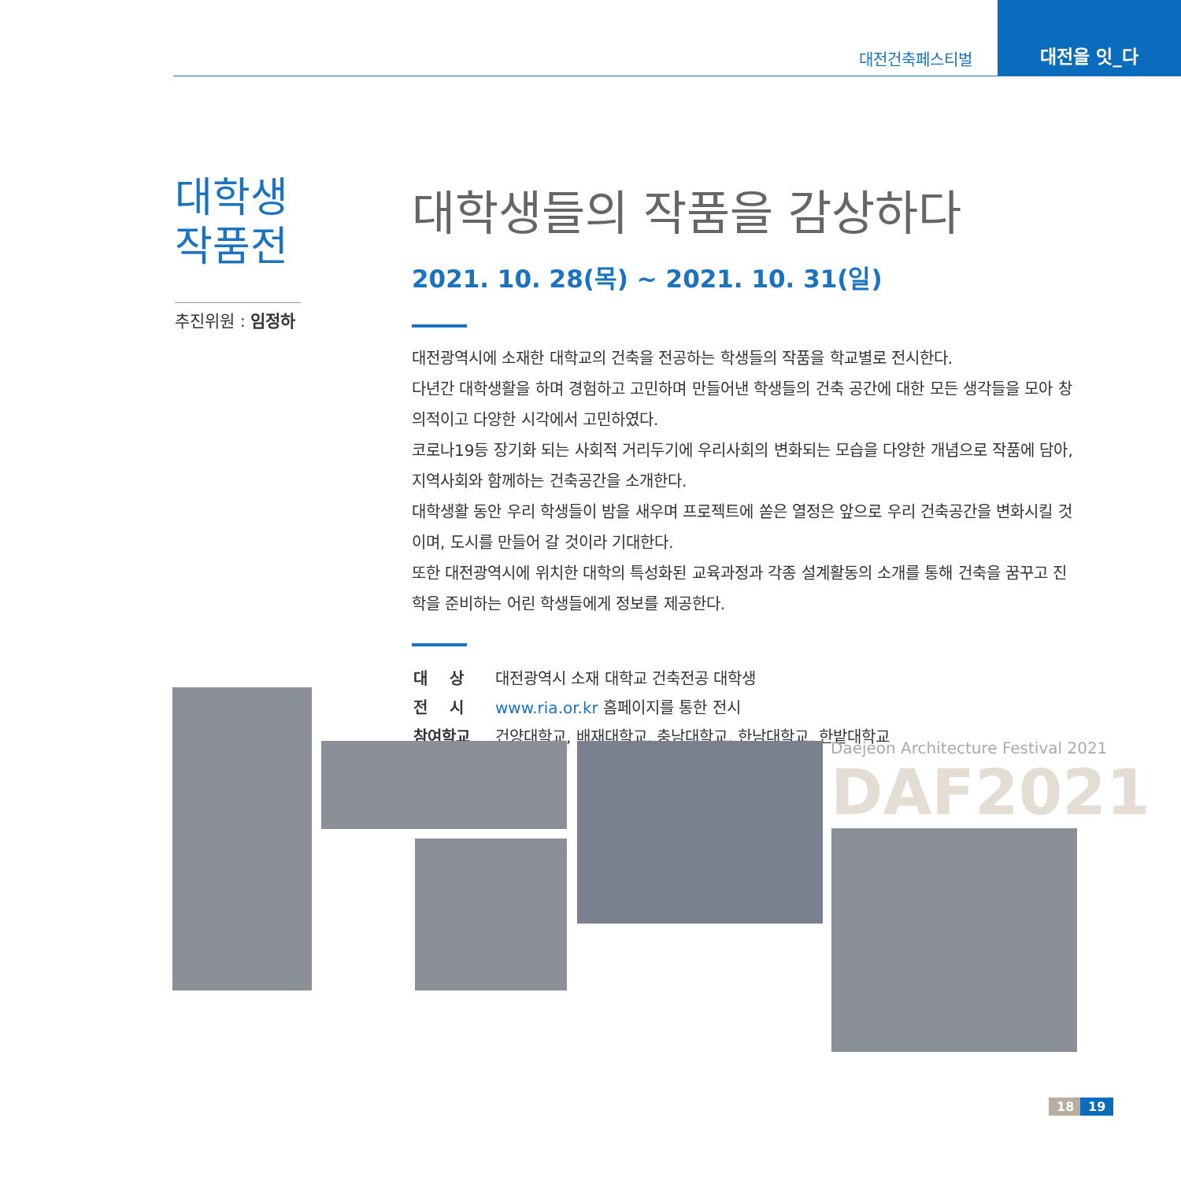대전건축페스티벌
대전을 잇_다
대학생
작품전
추진위원 : 임정하
대학생들의 작품을 감상하다
2021. 10. 28(목) ~ 2021. 10. 31(일)
대전광역시에 소재한 대학교의 건축을 전공하는 학생들의 작품을 학교별로 전시한다.
다년간 대학생활을 하며 경험하고 고민하며 만들어낸 학생들의 건축 공간에 대한 모든 생각들을 모아 창의적이고 다양한 시각에서 고민하였다.
코로나19등 장기화 되는 사회적 거리두기에 우리사회의 변화되는 모습을 다양한 개념으로 작품에 담아, 지역사회와 함께하는 건축공간을 소개한다.
대학생활 동안 우리 학생들이 밤을 새우며 프로젝트에 쏟은 열정은 앞으로 우리 건축공간을 변화시킬 것이며, 도시를 만들어 갈 것이라 기대한다.
또한 대전광역시에 위치한 대학의 특성화된 교육과정과 각종 설계활동의 소개를 통해 건축을 꿈꾸고 진학을 준비하는 어린 학생들에게 정보를 제공한다.
| 대 상 | 대전광역시 소재 대학교 건축전공 대학생 |
| 전 시 | www.ria.or.kr 홈페이지를 통한 전시 |
| 참여학교 | 건양대학교, 배재대학교, 충남대학교, 한남대학교, 한밭대학교 |
Daejeon Architecture Festival 2021
DAF2021
18 19